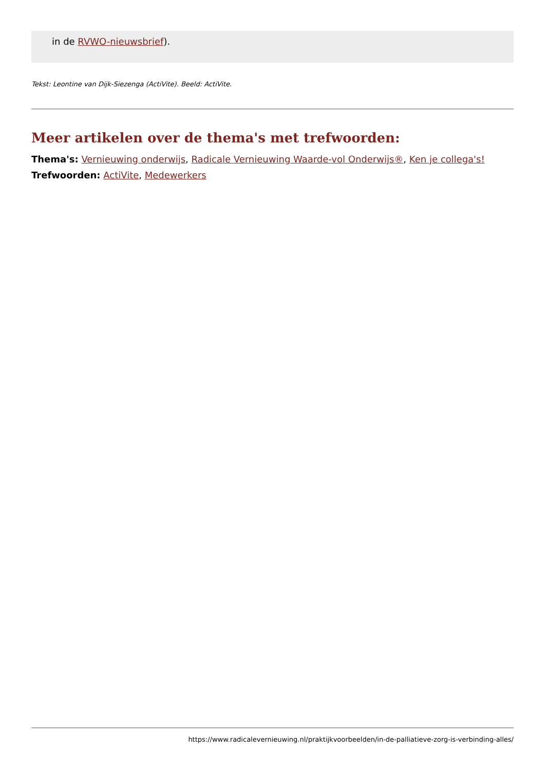in de RVWO-nieuwsbrief).
Tekst: Leontine van Dijk-Siezenga (ActiVite). Beeld: ActiVite.
Meer artikelen over de thema's met trefwoorden:
Thema's: Vernieuwing onderwijs, Radicale Vernieuwing Waarde-vol Onderwijs®, Ken je collega's!
Trefwoorden: ActiVite, Medewerkers
https://www.radicalevernieuwing.nl/praktijkvoorbeelden/in-de-palliatieve-zorg-is-verbinding-alles/